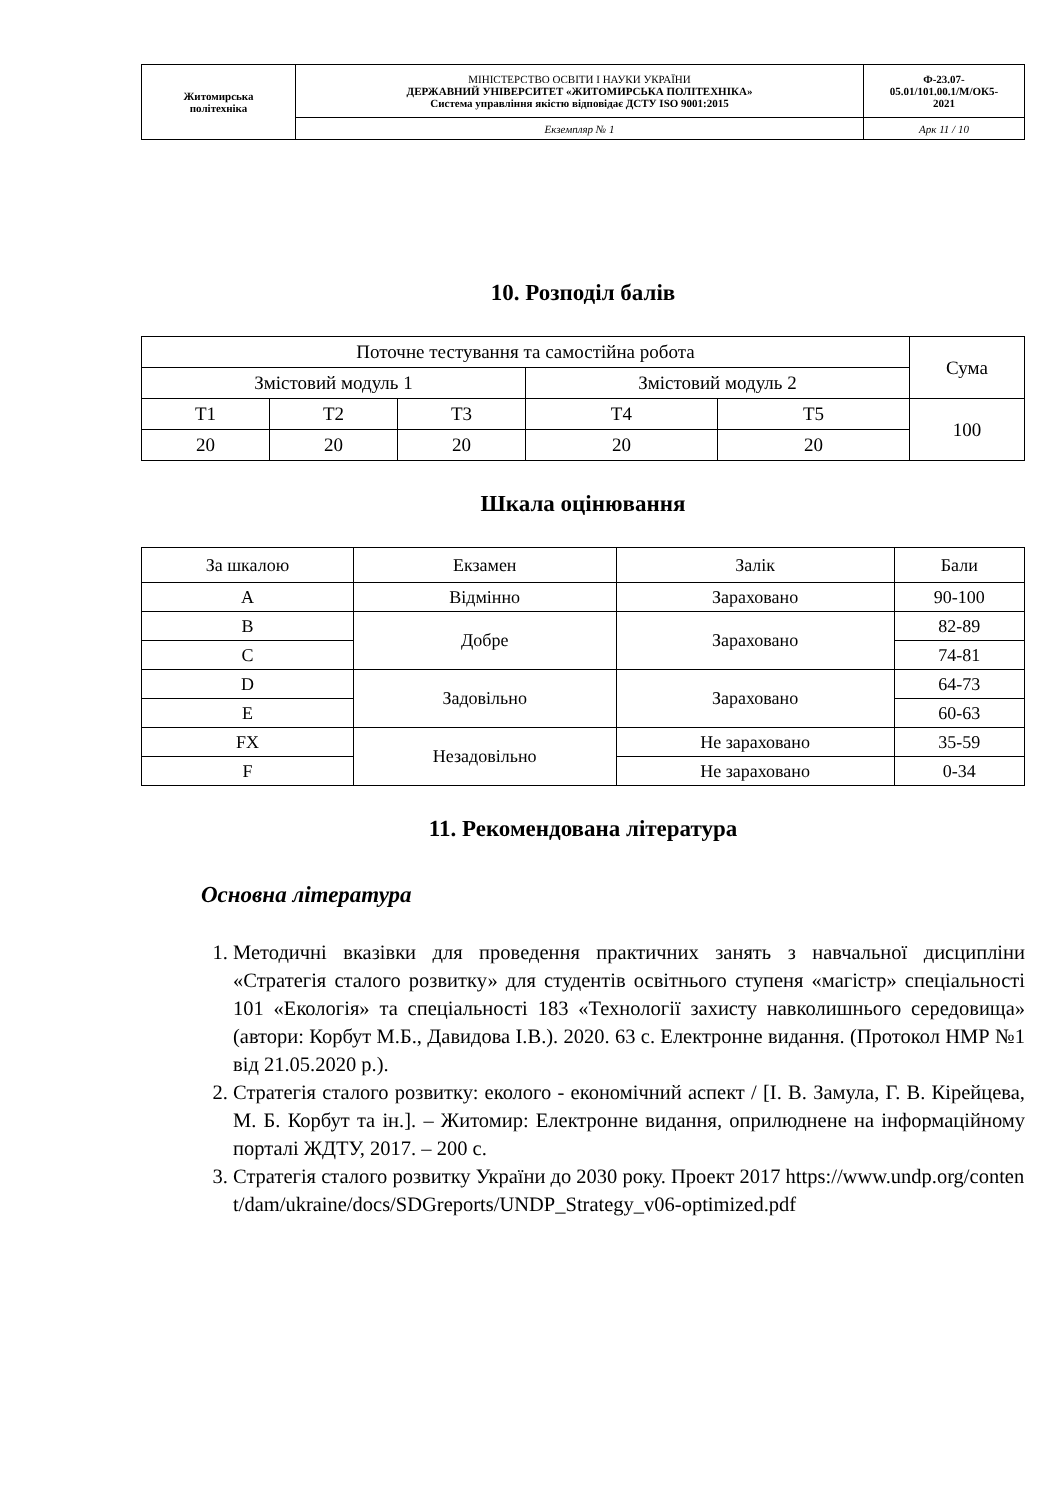| Житомирська політехніка | МІНІСТЕРСТВО ОСВІТИ І НАУКИ УКРАЇНИ ДЕРЖАВНИЙ УНІВЕРСИТЕТ «ЖИТОМИРСЬКА ПОЛІТЕХНІКА» Система управління якістю відповідає ДСТУ ISO 9001:2015 | Ф-23.07- 05.01/101.00.1/М/ОК5- 2021 |
| | Екземпляр № 1 | Арк 11 / 10 |
10. Розподіл балів
| Поточне тестування та самостійна робота | | | | | Сума |
| Змістовий модуль 1 | | | Змістовий модуль 2 | | |
| Т1 | Т2 | Т3 | Т4 | Т5 | 100 |
| 20 | 20 | 20 | 20 | 20 | |
Шкала оцінювання
| За шкалою | Екзамен | Залік | Бали |
| A | Відмінно | Зараховано | 90-100 |
| B | Добре | Зараховано | 82-89 |
| C | | | 74-81 |
| D | Задовільно | Зараховано | 64-73 |
| E | | | 60-63 |
| FX | Незадовільно | Не зараховано | 35-59 |
| F | | Не зараховано | 0-34 |
11. Рекомендована література
Основна література
1. Методичні вказівки для проведення практичних занять з навчальної дисципліни «Стратегія сталого розвитку» для студентів освітнього ступеня «магістр» спеціальності 101 «Екологія» та спеціальності 183 «Технології захисту навколишнього середовища» (автори: Корбут М.Б., Давидова І.В.). 2020. 63 с. Електронне видання. (Протокол НМР №1 від 21.05.2020 р.).
2. Стратегія сталого розвитку: еколого - економічний аспект / [І. В. Замула, Г. В. Кірейцева, М. Б. Корбут та ін.]. – Житомир: Електронне видання, оприлюднене на інформаційному порталі ЖДТУ, 2017. – 200 с.
3. Стратегія сталого розвитку України до 2030 року. Проект 2017 https://www.undp.org/content/dam/ukraine/docs/SDGreports/UNDP_Strategy_v06-optimized.pdf